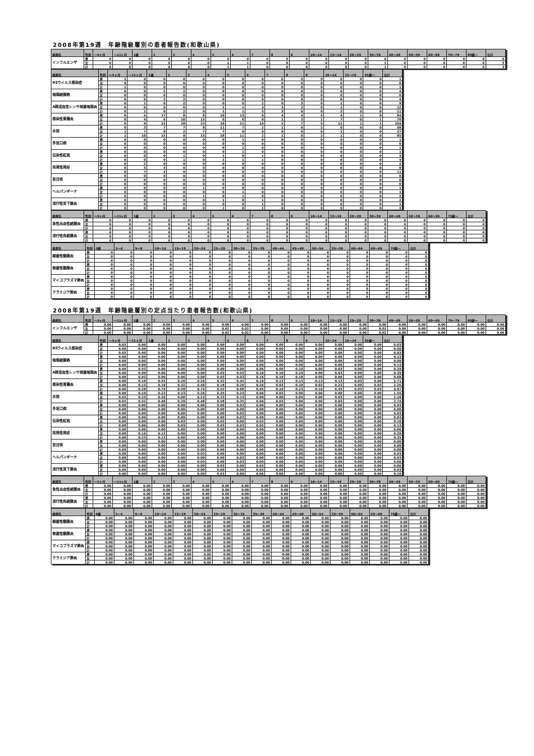2008年第19週　年齢階級層別の患者報告数(和歌山県)
| 疾病名 | 性別 | ～5ヶ月 | ～11ヶ月 | 1歳 | 2 | 3 | 4 | 5 | 6 | 7 | 8 | 9 | 10～14 | 15～19 | 20～29 | 30～39 | 40～49 | 50～59 | 60～69 | 70～79 | 80歳～ | 合計 |
| --- | --- | --- | --- | --- | --- | --- | --- | --- | --- | --- | --- | --- | --- | --- | --- | --- | --- | --- | --- | --- | --- | --- |
| インフルエンザ | 男 | 0 | 0 | 0 | 0 | 0 | 0 | 0 | 0 | 0 | 0 | 0 | 0 | 0 | 0 | 0 | 0 | 0 | 0 | 0 | 0 | 0 |
| | 女 | 0 | 0 | 0 | 0 | 0 | 0 | 1 | 1 | 0 | 0 | 0 | 0 | 0 | 0 | 1 | 0 | 0 | 0 | 0 | 0 | 3 |
| | 計 | 0 | 0 | 0 | 0 | 0 | 0 | 1 | 1 | 0 | 0 | 0 | 0 | 0 | 0 | 1 | 0 | 0 | 0 | 0 | 0 | 3 |
| 疾病名 | 性別 | ～5ヶ月 | ～11ヶ月 | 1歳 | 2 | 3 | 4 | 5 | 6 | 7 | 8 | 9 | 10～14 | 15～19 | 20歳～ | 合計 |
| --- | --- | --- | --- | --- | --- | --- | --- | --- | --- | --- | --- | --- | --- | --- | --- | --- |
| RSウイルス感染症 | 男 | 1 | 0 | 0 | 0 | 0 | 0 | 0 | 0 | 0 | 0 | 0 | 0 | 0 | 0 | 1 |
| | 女 | 0 | 0 | 0 | 0 | 0 | 0 | 0 | 0 | 0 | 0 | 0 | 0 | 0 | 0 | 0 |
| | 計 | 1 | 0 | 0 | 0 | 0 | 0 | 0 | 0 | 0 | 0 | 0 | 0 | 0 | 0 | 1 |
| 咽頭結膜熱 | 男 | 0 | 0 | 2 | 2 | 0 | 0 | 0 | 0 | 0 | 0 | 0 | 0 | 0 | 0 | 4 |
| | 女 | 0 | 0 | 0 | 0 | 0 | 0 | 0 | 0 | 0 | 0 | 0 | 0 | 0 | 0 | 0 |
| | 計 | 0 | 0 | 2 | 2 | 0 | 0 | 0 | 0 | 0 | 0 | 0 | 0 | 0 | 0 | 4 |
| A群溶血性レンサ球菌咽頭炎 | 男 | 0 | 1 | 0 | 2 | 0 | 0 | 0 | 2 | 0 | 3 | 0 | 1 | 0 | 0 | 9 |
| | 女 | 0 | 0 | 0 | 0 | 0 | 1 | 1 | 3 | 3 | 3 | 0 | 1 | 0 | 0 | 12 |
| | 計 | 0 | 1 | 0 | 2 | 0 | 1 | 1 | 5 | 3 | 6 | 0 | 2 | 0 | 0 | 21 |
| 感染性胃腸炎 | 男 | 0 | 5 | 17 | 8 | 8 | 10 | 13 | 6 | 4 | 4 | 4 | 4 | 1 | 0 | 84 |
| | 女 | 0 | 4 | 6 | 10 | 15 | 6 | 8 | 8 | 1 | 3 | 1 | 7 | 0 | 1 | 70 |
| | 計 | 0 | 9 | 23 | 18 | 23 | 16 | 21 | 14 | 5 | 7 | 5 | 11 | 1 | 1 | 154 |
| 水痘 | 男 | 0 | 3 | 7 | 7 | 8 | 11 | 7 | 2 | 1 | 0 | 2 | 0 | 0 | 0 | 48 |
| | 女 | 1 | 7 | 8 | 2 | 7 | 7 | 4 | 0 | 0 | 0 | 0 | 1 | 0 | 0 | 37 |
| | 計 | 1 | 10 | 15 | 9 | 15 | 18 | 11 | 2 | 1 | 0 | 2 | 1 | 0 | 0 | 85 |
| 手足口病 | 男 | 0 | 0 | 0 | 0 | 0 | 0 | 1 | 0 | 0 | 0 | 0 | 0 | 0 | 0 | 1 |
| | 女 | 0 | 0 | 0 | 0 | 0 | 0 | 0 | 0 | 0 | 0 | 0 | 0 | 0 | 0 | 0 |
| | 計 | 0 | 0 | 0 | 0 | 0 | 0 | 1 | 0 | 0 | 0 | 0 | 0 | 0 | 0 | 1 |
| 伝染性紅斑 | 男 | 0 | 0 | 0 | 0 | 0 | 0 | 1 | 0 | 0 | 0 | 0 | 0 | 0 | 0 | 1 |
| | 女 | 0 | 0 | 0 | 1 | 0 | 1 | 0 | 1 | 0 | 0 | 0 | 0 | 0 | 0 | 3 |
| | 計 | 0 | 0 | 0 | 1 | 0 | 1 | 1 | 1 | 0 | 0 | 0 | 0 | 0 | 0 | 4 |
| 突発性発疹 | 男 | 0 | 2 | 0 | 0 | 0 | 0 | 0 | 0 | 0 | 0 | 0 | 0 | 0 | 0 | 2 |
| | 女 | 0 | 5 | 4 | 0 | 0 | 0 | 0 | 0 | 0 | 0 | 0 | 0 | 0 | 0 | 9 |
| | 計 | 0 | 7 | 4 | 0 | 0 | 0 | 0 | 0 | 0 | 0 | 0 | 0 | 0 | 0 | 11 |
| 百日咳 | 男 | 0 | 0 | 0 | 0 | 0 | 0 | 0 | 0 | 0 | 0 | 0 | 0 | 0 | 0 | 0 |
| | 女 | 0 | 0 | 0 | 0 | 0 | 0 | 0 | 0 | 0 | 0 | 0 | 0 | 0 | 0 | 0 |
| | 計 | 0 | 0 | 0 | 0 | 0 | 0 | 0 | 0 | 0 | 0 | 0 | 0 | 0 | 0 | 0 |
| ヘルパンギーナ | 男 | 0 | 0 | 0 | 0 | 1 | 0 | 0 | 0 | 0 | 0 | 0 | 0 | 0 | 0 | 1 |
| | 女 | 0 | 0 | 0 | 0 | 0 | 0 | 1 | 0 | 0 | 0 | 0 | 0 | 0 | 0 | 1 |
| | 計 | 0 | 0 | 0 | 0 | 1 | 0 | 1 | 0 | 0 | 0 | 0 | 0 | 0 | 0 | 2 |
| 流行性耳下腺炎 | 男 | 0 | 0 | 0 | 0 | 0 | 1 | 0 | 1 | 0 | 0 | 0 | 0 | 0 | 0 | 2 |
| | 女 | 0 | 0 | 0 | 0 | 0 | 0 | 0 | 1 | 0 | 0 | 0 | 0 | 0 | 0 | 1 |
| | 計 | 0 | 0 | 0 | 0 | 0 | 1 | 0 | 2 | 0 | 0 | 0 | 0 | 0 | 0 | 3 |
| 疾病名 | 性別 | ～5ヶ月 | ～11ヶ月 | 1歳 | 2 | 3 | 4 | 5 | 6 | 7 | 8 | 9 | 10～14 | 15～19 | 20～29 | 30～39 | 40～49 | 50～59 | 60～69 | 70歳～ | 合計 |
| --- | --- | --- | --- | --- | --- | --- | --- | --- | --- | --- | --- | --- | --- | --- | --- | --- | --- | --- | --- | --- | --- |
| 急性出血性結膜炎 | 男 | 0 | 0 | 0 | 0 | 0 | 0 | 0 | 0 | 0 | 0 | 0 | 0 | 0 | 0 | 0 | 0 | 0 | 0 | 0 | 0 |
| | 女 | 0 | 0 | 0 | 0 | 0 | 0 | 0 | 0 | 0 | 0 | 0 | 0 | 0 | 0 | 0 | 0 | 0 | 0 | 0 | 0 |
| | 計 | 0 | 0 | 0 | 0 | 0 | 0 | 0 | 0 | 0 | 0 | 0 | 0 | 0 | 0 | 0 | 0 | 0 | 0 | 0 | 0 |
| 流行性角結膜炎 | 男 | 0 | 0 | 0 | 0 | 0 | 0 | 0 | 0 | 0 | 0 | 0 | 0 | 0 | 0 | 0 | 0 | 0 | 0 | 0 | 0 |
| | 女 | 0 | 0 | 0 | 0 | 0 | 0 | 0 | 0 | 0 | 0 | 0 | 0 | 0 | 0 | 0 | 0 | 0 | 0 | 0 | 0 |
| | 計 | 0 | 0 | 0 | 0 | 0 | 0 | 0 | 0 | 0 | 0 | 0 | 0 | 0 | 0 | 0 | 0 | 0 | 0 | 0 | 0 |
| 疾病名 | 性別 | 0歳 | 1～4 | 5～9 | 10～14 | 15～19 | 20～24 | 25～29 | 30～34 | 35～39 | 40～44 | 45～49 | 50～54 | 55～59 | 60～64 | 65～69 | 70歳～ | 合計 |
| --- | --- | --- | --- | --- | --- | --- | --- | --- | --- | --- | --- | --- | --- | --- | --- | --- | --- | --- |
| 細菌性髄膜炎 | 男 | 0 | 0 | 0 | 0 | 0 | 0 | 0 | 0 | 0 | 0 | 0 | 0 | 0 | 0 | 0 | 0 | 0 |
| | 女 | 0 | 0 | 0 | 0 | 0 | 0 | 0 | 0 | 0 | 0 | 0 | 0 | 0 | 0 | 0 | 0 | 0 |
| | 計 | 0 | 0 | 0 | 0 | 0 | 0 | 0 | 0 | 0 | 0 | 0 | 0 | 0 | 0 | 0 | 0 | 0 |
| 無菌性髄膜炎 | 男 | 0 | 0 | 0 | 0 | 0 | 0 | 0 | 0 | 0 | 0 | 0 | 0 | 0 | 0 | 0 | 0 | 0 |
| | 女 | 0 | 0 | 0 | 0 | 0 | 0 | 0 | 0 | 0 | 0 | 0 | 0 | 0 | 0 | 0 | 0 | 0 |
| | 計 | 0 | 0 | 0 | 0 | 0 | 0 | 0 | 0 | 0 | 0 | 0 | 0 | 0 | 0 | 0 | 0 | 0 |
| マイコプラズマ肺炎 | 男 | 0 | 0 | 0 | 0 | 0 | 0 | 0 | 0 | 0 | 0 | 0 | 0 | 0 | 0 | 0 | 0 | 0 |
| | 女 | 0 | 0 | 0 | 0 | 0 | 0 | 0 | 0 | 0 | 0 | 0 | 0 | 0 | 0 | 0 | 0 | 0 |
| | 計 | 0 | 0 | 0 | 0 | 0 | 0 | 0 | 0 | 0 | 0 | 0 | 0 | 0 | 0 | 0 | 0 | 0 |
| クラミジア肺炎 | 男 | 0 | 0 | 0 | 0 | 0 | 0 | 0 | 0 | 0 | 0 | 0 | 0 | 0 | 0 | 0 | 0 | 0 |
| | 女 | 0 | 0 | 0 | 0 | 0 | 0 | 0 | 0 | 0 | 0 | 0 | 0 | 0 | 0 | 0 | 0 | 0 |
| | 計 | 0 | 0 | 0 | 0 | 0 | 0 | 0 | 0 | 0 | 0 | 0 | 0 | 0 | 0 | 0 | 0 | 0 |
2008年第19週　年齢階級層別の定点当たり患者報告数(和歌山県)
| 疾病名 | 性別 | ～5ヶ月 | ～11ヶ月 | 1歳 | 2 | 3 | 4 | 5 | 6 | 7 | 8 | 9 | 10～14 | 15～19 | 20～29 | 30～39 | 40～49 | 50～59 | 60～69 | 70～79 | 80歳～ | 合計 |
| --- | --- | --- | --- | --- | --- | --- | --- | --- | --- | --- | --- | --- | --- | --- | --- | --- | --- | --- | --- | --- | --- | --- |
| インフルエンザ | 男 | 0.00 | 0.00 | 0.00 | 0.00 | 0.00 | 0.00 | 0.00 | 0.00 | 0.00 | 0.00 | 0.00 | 0.00 | 0.00 | 0.00 | 0.00 | 0.00 | 0.00 | 0.00 | 0.00 | 0.00 | 0.00 |
| | 女 | 0.00 | 0.00 | 0.00 | 0.00 | 0.00 | 0.00 | 0.02 | 0.02 | 0.00 | 0.00 | 0.00 | 0.00 | 0.00 | 0.00 | 0.02 | 0.00 | 0.00 | 0.00 | 0.00 | 0.00 | 0.06 |
| | 計 | 0.00 | 0.00 | 0.00 | 0.00 | 0.00 | 0.00 | 0.02 | 0.02 | 0.00 | 0.00 | 0.00 | 0.00 | 0.00 | 0.00 | 0.02 | 0.00 | 0.00 | 0.00 | 0.00 | 0.00 | 0.06 |
| 疾病名 | 性別 | ～5ヶ月 | ～11ヶ月 | 1歳 | 2 | 3 | 4 | 5 | 6 | 7 | 8 | 9 | 10～14 | 15～19 | 20歳～ | 合計 |
| --- | --- | --- | --- | --- | --- | --- | --- | --- | --- | --- | --- | --- | --- | --- | --- | --- |
| RSウイルス感染症 | 男 | 0.03 | 0.00 | 0.00 | 0.00 | 0.00 | 0.00 | 0.00 | 0.00 | 0.00 | 0.00 | 0.00 | 0.00 | 0.00 | 0.00 | 0.03 |
| | 女 | 0.00 | 0.00 | 0.00 | 0.00 | 0.00 | 0.00 | 0.00 | 0.00 | 0.00 | 0.00 | 0.00 | 0.00 | 0.00 | 0.00 | 0.00 |
| | 計 | 0.03 | 0.00 | 0.00 | 0.00 | 0.00 | 0.00 | 0.00 | 0.00 | 0.00 | 0.00 | 0.00 | 0.00 | 0.00 | 0.00 | 0.03 |
| 咽頭結膜熱 | 男 | 0.00 | 0.00 | 0.06 | 0.06 | 0.00 | 0.00 | 0.00 | 0.00 | 0.00 | 0.00 | 0.00 | 0.00 | 0.00 | 0.00 | 0.13 |
| | 女 | 0.00 | 0.00 | 0.00 | 0.00 | 0.00 | 0.00 | 0.00 | 0.00 | 0.00 | 0.00 | 0.00 | 0.00 | 0.00 | 0.00 | 0.00 |
| | 計 | 0.00 | 0.00 | 0.06 | 0.06 | 0.00 | 0.00 | 0.00 | 0.00 | 0.00 | 0.00 | 0.00 | 0.00 | 0.00 | 0.00 | 0.13 |
| A群溶血性レンサ球菌咽頭炎 | 男 | 0.00 | 0.03 | 0.00 | 0.06 | 0.00 | 0.00 | 0.00 | 0.06 | 0.00 | 0.10 | 0.00 | 0.03 | 0.00 | 0.00 | 0.29 |
| | 女 | 0.00 | 0.00 | 0.00 | 0.00 | 0.00 | 0.03 | 0.03 | 0.10 | 0.10 | 0.10 | 0.00 | 0.03 | 0.00 | 0.00 | 0.39 |
| | 計 | 0.00 | 0.03 | 0.00 | 0.06 | 0.00 | 0.03 | 0.03 | 0.16 | 0.10 | 0.19 | 0.00 | 0.06 | 0.00 | 0.00 | 0.68 |
| 感染性胃腸炎 | 男 | 0.00 | 0.16 | 0.55 | 0.26 | 0.26 | 0.32 | 0.42 | 0.19 | 0.13 | 0.13 | 0.13 | 0.13 | 0.03 | 0.00 | 2.71 |
| | 女 | 0.00 | 0.13 | 0.19 | 0.32 | 0.48 | 0.19 | 0.26 | 0.26 | 0.03 | 0.10 | 0.03 | 0.23 | 0.00 | 0.03 | 2.26 |
| | 計 | 0.00 | 0.29 | 0.74 | 0.58 | 0.74 | 0.52 | 0.68 | 0.45 | 0.16 | 0.23 | 0.16 | 0.35 | 0.03 | 0.03 | 4.97 |
| 水痘 | 男 | 0.00 | 0.10 | 0.23 | 0.23 | 0.26 | 0.35 | 0.23 | 0.06 | 0.03 | 0.00 | 0.06 | 0.00 | 0.00 | 0.00 | 1.55 |
| | 女 | 0.03 | 0.23 | 0.26 | 0.06 | 0.23 | 0.23 | 0.13 | 0.00 | 0.00 | 0.00 | 0.00 | 0.03 | 0.00 | 0.00 | 1.19 |
| | 計 | 0.03 | 0.32 | 0.48 | 0.29 | 0.48 | 0.58 | 0.35 | 0.06 | 0.03 | 0.00 | 0.06 | 0.03 | 0.00 | 0.00 | 2.74 |
| 手足口病 | 男 | 0.00 | 0.00 | 0.00 | 0.00 | 0.00 | 0.00 | 0.03 | 0.00 | 0.00 | 0.00 | 0.00 | 0.00 | 0.00 | 0.00 | 0.03 |
| | 女 | 0.00 | 0.00 | 0.00 | 0.00 | 0.00 | 0.00 | 0.00 | 0.00 | 0.00 | 0.00 | 0.00 | 0.00 | 0.00 | 0.00 | 0.00 |
| | 計 | 0.00 | 0.00 | 0.00 | 0.00 | 0.00 | 0.00 | 0.03 | 0.00 | 0.00 | 0.00 | 0.00 | 0.00 | 0.00 | 0.00 | 0.03 |
| 伝染性紅斑 | 男 | 0.00 | 0.00 | 0.00 | 0.00 | 0.00 | 0.00 | 0.03 | 0.00 | 0.00 | 0.00 | 0.00 | 0.00 | 0.00 | 0.00 | 0.03 |
| | 女 | 0.00 | 0.00 | 0.00 | 0.03 | 0.00 | 0.03 | 0.00 | 0.03 | 0.00 | 0.00 | 0.00 | 0.00 | 0.00 | 0.00 | 0.10 |
| | 計 | 0.00 | 0.00 | 0.00 | 0.03 | 0.00 | 0.03 | 0.03 | 0.03 | 0.00 | 0.00 | 0.00 | 0.00 | 0.00 | 0.00 | 0.13 |
| 突発性発疹 | 男 | 0.00 | 0.06 | 0.00 | 0.00 | 0.00 | 0.00 | 0.00 | 0.00 | 0.00 | 0.00 | 0.00 | 0.00 | 0.00 | 0.00 | 0.06 |
| | 女 | 0.00 | 0.16 | 0.13 | 0.00 | 0.00 | 0.00 | 0.00 | 0.00 | 0.00 | 0.00 | 0.00 | 0.00 | 0.00 | 0.00 | 0.29 |
| | 計 | 0.00 | 0.23 | 0.13 | 0.00 | 0.00 | 0.00 | 0.00 | 0.00 | 0.00 | 0.00 | 0.00 | 0.00 | 0.00 | 0.00 | 0.35 |
| 百日咳 | 男 | 0.00 | 0.00 | 0.00 | 0.00 | 0.00 | 0.00 | 0.00 | 0.00 | 0.00 | 0.00 | 0.00 | 0.00 | 0.00 | 0.00 | 0.00 |
| | 女 | 0.00 | 0.00 | 0.00 | 0.00 | 0.00 | 0.00 | 0.00 | 0.00 | 0.00 | 0.00 | 0.00 | 0.00 | 0.00 | 0.00 | 0.00 |
| | 計 | 0.00 | 0.00 | 0.00 | 0.00 | 0.00 | 0.00 | 0.00 | 0.00 | 0.00 | 0.00 | 0.00 | 0.00 | 0.00 | 0.00 | 0.00 |
| ヘルパンギーナ | 男 | 0.00 | 0.00 | 0.00 | 0.00 | 0.03 | 0.00 | 0.00 | 0.00 | 0.00 | 0.00 | 0.00 | 0.00 | 0.00 | 0.00 | 0.03 |
| | 女 | 0.00 | 0.00 | 0.00 | 0.00 | 0.00 | 0.00 | 0.03 | 0.00 | 0.00 | 0.00 | 0.00 | 0.00 | 0.00 | 0.00 | 0.03 |
| | 計 | 0.00 | 0.00 | 0.00 | 0.00 | 0.03 | 0.00 | 0.03 | 0.00 | 0.00 | 0.00 | 0.00 | 0.00 | 0.00 | 0.00 | 0.06 |
| 流行性耳下腺炎 | 男 | 0.00 | 0.00 | 0.00 | 0.00 | 0.00 | 0.03 | 0.00 | 0.03 | 0.00 | 0.00 | 0.00 | 0.00 | 0.00 | 0.00 | 0.06 |
| | 女 | 0.00 | 0.00 | 0.00 | 0.00 | 0.00 | 0.00 | 0.00 | 0.03 | 0.00 | 0.00 | 0.00 | 0.00 | 0.00 | 0.00 | 0.03 |
| | 計 | 0.00 | 0.00 | 0.00 | 0.00 | 0.00 | 0.03 | 0.00 | 0.06 | 0.00 | 0.00 | 0.00 | 0.00 | 0.00 | 0.00 | 0.10 |
| 疾病名 | 性別 | ～5ヶ月 | ～11ヶ月 | 1歳 | 2 | 3 | 4 | 5 | 6 | 7 | 8 | 9 | 10～14 | 15～19 | 20～29 | 30～39 | 40～49 | 50～59 | 60～69 | 70歳～ | 合計 |
| --- | --- | --- | --- | --- | --- | --- | --- | --- | --- | --- | --- | --- | --- | --- | --- | --- | --- | --- | --- | --- | --- |
| 急性出血性結膜炎 | 男 | 0.00 | 0.00 | 0.00 | 0.00 | 0.00 | 0.00 | 0.00 | 0.00 | 0.00 | 0.00 | 0.00 | 0.00 | 0.00 | 0.00 | 0.00 | 0.00 | 0.00 | 0.00 | 0.00 | 0.00 |
| | 女 | 0.00 | 0.00 | 0.00 | 0.00 | 0.00 | 0.00 | 0.00 | 0.00 | 0.00 | 0.00 | 0.00 | 0.00 | 0.00 | 0.00 | 0.00 | 0.00 | 0.00 | 0.00 | 0.00 | 0.00 |
| | 計 | 0.00 | 0.00 | 0.00 | 0.00 | 0.00 | 0.00 | 0.00 | 0.00 | 0.00 | 0.00 | 0.00 | 0.00 | 0.00 | 0.00 | 0.00 | 0.00 | 0.00 | 0.00 | 0.00 | 0.00 |
| 流行性角結膜炎 | 男 | 0.00 | 0.00 | 0.00 | 0.00 | 0.00 | 0.00 | 0.00 | 0.00 | 0.00 | 0.00 | 0.00 | 0.00 | 0.00 | 0.00 | 0.00 | 0.00 | 0.00 | 0.00 | 0.00 | 0.00 |
| | 女 | 0.00 | 0.00 | 0.00 | 0.00 | 0.00 | 0.00 | 0.00 | 0.00 | 0.00 | 0.00 | 0.00 | 0.00 | 0.00 | 0.00 | 0.00 | 0.00 | 0.00 | 0.00 | 0.00 | 0.00 |
| | 計 | 0.00 | 0.00 | 0.00 | 0.00 | 0.00 | 0.00 | 0.00 | 0.00 | 0.00 | 0.00 | 0.00 | 0.00 | 0.00 | 0.00 | 0.00 | 0.00 | 0.00 | 0.00 | 0.00 | 0.00 |
| 疾病名 | 性別 | 0歳 | 1～4 | 5～9 | 10～14 | 15～19 | 20～24 | 25～29 | 30～34 | 35～39 | 40～44 | 45～49 | 50～54 | 55～59 | 60～64 | 65～69 | 70歳～ | 合計 |
| --- | --- | --- | --- | --- | --- | --- | --- | --- | --- | --- | --- | --- | --- | --- | --- | --- | --- | --- |
| 細菌性髄膜炎 | 男 | 0.00 | 0.00 | 0.00 | 0.00 | 0.00 | 0.00 | 0.00 | 0.00 | 0.00 | 0.00 | 0.00 | 0.00 | 0.00 | 0.00 | 0.00 | 0.00 | 0.00 |
| | 女 | 0.00 | 0.00 | 0.00 | 0.00 | 0.00 | 0.00 | 0.00 | 0.00 | 0.00 | 0.00 | 0.00 | 0.00 | 0.00 | 0.00 | 0.00 | 0.00 | 0.00 |
| | 計 | 0.00 | 0.00 | 0.00 | 0.00 | 0.00 | 0.00 | 0.00 | 0.00 | 0.00 | 0.00 | 0.00 | 0.00 | 0.00 | 0.00 | 0.00 | 0.00 | 0.00 |
| 無菌性髄膜炎 | 男 | 0.00 | 0.00 | 0.00 | 0.00 | 0.00 | 0.00 | 0.00 | 0.00 | 0.00 | 0.00 | 0.00 | 0.00 | 0.00 | 0.00 | 0.00 | 0.00 | 0.00 |
| | 女 | 0.00 | 0.00 | 0.00 | 0.00 | 0.00 | 0.00 | 0.00 | 0.00 | 0.00 | 0.00 | 0.00 | 0.00 | 0.00 | 0.00 | 0.00 | 0.00 | 0.00 |
| | 計 | 0.00 | 0.00 | 0.00 | 0.00 | 0.00 | 0.00 | 0.00 | 0.00 | 0.00 | 0.00 | 0.00 | 0.00 | 0.00 | 0.00 | 0.00 | 0.00 | 0.00 |
| マイコプラズマ肺炎 | 男 | 0.00 | 0.00 | 0.00 | 0.00 | 0.00 | 0.00 | 0.00 | 0.00 | 0.00 | 0.00 | 0.00 | 0.00 | 0.00 | 0.00 | 0.00 | 0.00 | 0.00 |
| | 女 | 0.00 | 0.00 | 0.00 | 0.00 | 0.00 | 0.00 | 0.00 | 0.00 | 0.00 | 0.00 | 0.00 | 0.00 | 0.00 | 0.00 | 0.00 | 0.00 | 0.00 |
| | 計 | 0.00 | 0.00 | 0.00 | 0.00 | 0.00 | 0.00 | 0.00 | 0.00 | 0.00 | 0.00 | 0.00 | 0.00 | 0.00 | 0.00 | 0.00 | 0.00 | 0.00 |
| クラミジア肺炎 | 男 | 0.00 | 0.00 | 0.00 | 0.00 | 0.00 | 0.00 | 0.00 | 0.00 | 0.00 | 0.00 | 0.00 | 0.00 | 0.00 | 0.00 | 0.00 | 0.00 | 0.00 |
| | 女 | 0.00 | 0.00 | 0.00 | 0.00 | 0.00 | 0.00 | 0.00 | 0.00 | 0.00 | 0.00 | 0.00 | 0.00 | 0.00 | 0.00 | 0.00 | 0.00 | 0.00 |
| | 計 | 0.00 | 0.00 | 0.00 | 0.00 | 0.00 | 0.00 | 0.00 | 0.00 | 0.00 | 0.00 | 0.00 | 0.00 | 0.00 | 0.00 | 0.00 | 0.00 | 0.00 |